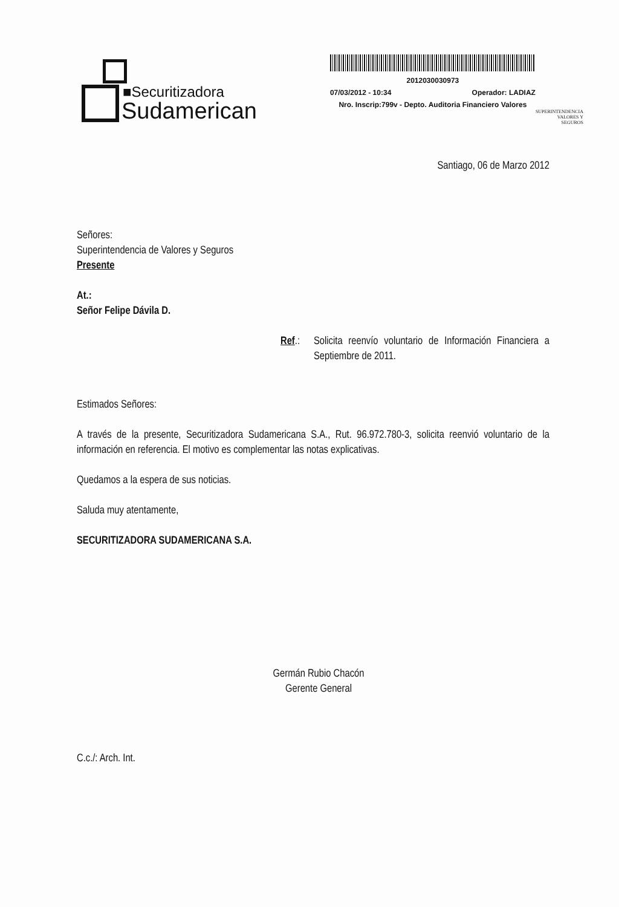■Securitizadora
Sudamerican
2012030030973
07/03/2012 - 10:34 Operador: LADIAZ
Nro. Inscrip:799v - Depto. Auditoria Financiero Valores
SUPERINTENDENCIA
VALORES Y SEGUROS
Santiago, 06 de Marzo 2012
Señores:
Superintendencia de Valores y Seguros
Presente
At.:
Señor Felipe Dávila D.
Ref.: Solicita reenvío voluntario de Información Financiera a Septiembre de 2011.
Estimados Señores:
A través de la presente, Securitizadora Sudamericana S.A., Rut. 96.972.780-3, solicita reenvió voluntario de la información en referencia. El motivo es complementar las notas explicativas.
Quedamos a la espera de sus noticias.
Saluda muy atentamente,
SECURITIZADORA SUDAMERICANA S.A.
Germán Rubio Chacón
Gerente General
C.c./: Arch. Int.